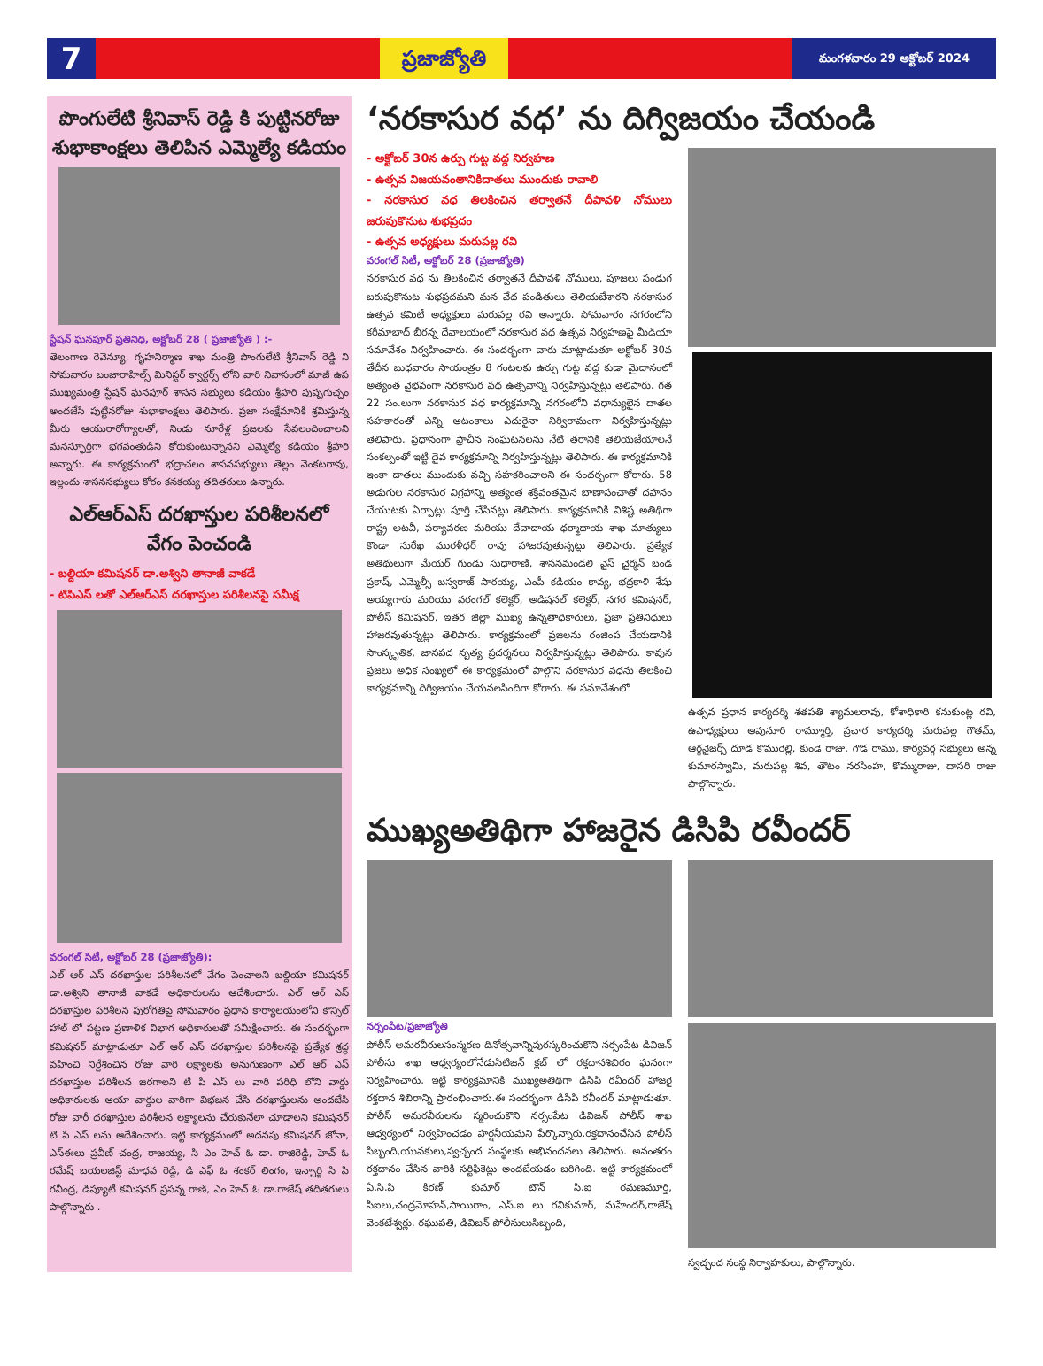7
ప్రజాజ్యోతి
మంగళవారం 29 అక్టోబర్ 2024
పొంగులేటి శ్రీనివాస్ రెడ్డి కి పుట్టినరోజు శుభాకాంక్షలు తెలిపిన ఎమ్మెల్యే కడియం
స్టేషన్ ఘనపూర్ ప్రతినిధి, అక్టోబర్ 28 ( ప్రజాజ్యోతి ) :-
తెలంగాణ రెవెన్యూ, గృహనిర్మాణ శాఖ మంత్రి పొంగులేటి శ్రీనివాస్ రెడ్డి ని సోమవారం బంజారాహిల్స్ మినిస్టర్ క్వార్టర్స్ లోని వారి నివాసంలో మాజీ ఉప ముఖ్యమంత్రి స్టేషన్ ఘనపూర్ శాసన సభ్యులు కడియం శ్రీహరి పుష్పగుచ్చం అందజేసి పుట్టినరోజు శుభాకాంక్షలు తెలిపారు. ప్రజా సంక్షేమానికి శ్రమిస్తున్న మీరు ఆయురారోగ్యాలతో, నిండు నూరేళ్ల ప్రజలకు సేవలందించాలని మనస్ఫూర్తిగా భగవంతుడిని కోరుకుంటున్నానని ఎమ్మెల్యే కడియం శ్రీహరి అన్నారు. ఈ కార్యక్రమంలో భద్రాచలం శాసనసభ్యులు తెల్లం వెంకటరావు, ఇల్లందు శాసనసభ్యులు కోరం కనకయ్య తదితరులు ఉన్నారు.
ఎల్ఆర్ఎస్ దరఖాస్తుల పరిశీలనలో వేగం పెంచండి
- బల్దియా కమిషనర్ డా.అశ్విని తానాజీ వాకడే
- టిపిఎస్ లతో ఎల్ఆర్ఎస్ దరఖాస్తుల పరిశీలనపై సమీక్ష
వరంగల్ సిటీ, అక్టోబర్ 28 (ప్రజాజ్యోతి):
ఎల్ ఆర్ ఎస్ దరఖాస్తుల పరిశీలనలో వేగం పెంచాలని బల్దియా కమిషనర్ డా.అశ్విని తానాజీ వాకడే అధికారులను ఆదేశించారు. ఎల్ ఆర్ ఎస్ దరఖాస్తుల పరిశీలన పురోగతిపై సోమవారం ప్రధాన కార్యాలయంలోని కౌన్సిల్ హాల్ లో పట్టణ ప్రణాళిక విభాగ అధికారులతో సమీక్షించారు. ఈ సందర్భంగా కమిషనర్ మాట్లాడుతూ ఎల్ ఆర్ ఎస్ దరఖాస్తుల పరిశీలనపై ప్రత్యేక శ్రద్ధ వహించి నిర్దేశించిన రోజు వారి లక్ష్యాలకు అనుగుణంగా ఎల్ ఆర్ ఎస్ దరఖాస్తుల పరిశీలన జరగాలని టి పి ఎస్ లు వారి పరిధి లోని వార్డు అధికారులకు ఆయా వార్డుల వారిగా విభజన చేసి దరఖాస్తులను అందజేసి రోజు వారీ దరఖాస్తుల పరిశీలన లక్ష్యాలను చేరుకునేలా చూడాలని కమిషనర్ టి పి ఎస్ లను ఆదేశించారు. ఇట్టి కార్యక్రమంలో అదనపు కమిషనర్ జోనా, ఎస్ఈలు ప్రవీణ్ చంద్ర, రాజయ్య, సి ఎం హెచ్ ఓ డా. రాజిరెడ్డి, హెచ్ ఓ రమేష్ బయలజిస్ట్ మాధవ రెడ్డి, డి ఎఫ్ ఓ శంకర్ లింగం, ఇన్చార్జి సి పి రవీంద్ర, డిప్యూటీ కమిషనర్ ప్రసన్న రాణి, ఎం హెచ్ ఓ డా.రాజేష్ తదితరులు పాల్గొన్నారు .
‘నరకాసుర వధ’ ను దిగ్విజయం చేయండి
- అక్టోబర్ 30న ఉర్సు గుట్ట వద్ద నిర్వహణ
- ఉత్సవ విజయవంతానికిదాతలు ముందుకు రావాలి
- నరకాసుర వధ తిలకించిన తర్వాతనే దీపావళి నోములు జరుపుకొనుట శుభప్రదం
- ఉత్సవ అధ్యక్షులు మరుపల్ల రవి
వరంగల్ సిటీ, అక్టోబర్ 28 (ప్రజాజ్యోతి)
నరకాసుర వధ ను తిలకించిన తర్వాతనే దీపావళి నోములు, పూజలు పండుగ జరుపుకొనుట శుభప్రదమని మన వేద పండితులు తెలియజేశారని నరకాసుర ఉత్సవ కమిటీ అధ్యక్షులు మరుపల్ల రవి అన్నారు. సోమవారం నగరంలోని కరీమాబాద్ బీరన్న దేవాలయంలో నరకాసుర వధ ఉత్సవ నిర్వహణపై మీడియా సమావేశం నిర్వహించారు. ఈ సందర్భంగా వారు మాట్లాడుతూ అక్టోబర్ 30వ తేదీన బుధవారం సాయంత్రం 8 గంటలకు ఉర్సు గుట్ట వద్ద కుడా మైదానంలో అత్యంత వైభవంగా నరకాసుర వధ ఉత్సవాన్ని నిర్వహిస్తున్నట్లు తెలిపారు. గత 22 సం.లుగా నరకాసుర వధ కార్యక్రమాన్ని నగరంలోని వధాన్యులైన దాతల సహకారంతో ఎన్ని ఆటంకాలు ఎదురైనా నిర్విరామంగా నిర్వహిస్తున్నట్లు తెలిపారు. ప్రధానంగా ప్రాచీన సంఘటనలను నేటి తరానికి తెలియజేయాలనే సంకల్పంతో ఇట్టి దైవ కార్యక్రమాన్ని నిర్వహిస్తున్నట్లు తెలిపారు. ఈ కార్యక్రమానికి ఇంకా దాతలు ముందుకు వచ్చి సహకరించాలని ఈ సందర్భంగా కోరారు. 58 అడుగుల నరకాసుర విగ్రహాన్ని అత్యంత శక్తివంతమైన బాణాసంచాతో దహనం చేయుటకు ఏర్పాట్లు పూర్తి చేసినట్లు తెలిపారు. కార్యక్రమానికి విశిష్ట అతిథిగా రాష్ట్ర అటవీ, పర్యావరణ మరియు దేవాదాయ ధర్మాదాయ శాఖ మాత్యులు కొండా సురేఖ మురళీధర్ రావు హాజరవుతున్నట్లు తెలిపారు. ప్రత్యేక అతిథులుగా మేయర్ గుండు సుధారాణి, శాసనమండలి వైస్ చైర్మన్ బండ ప్రకాష్, ఎమ్మెల్సీ బస్వరాజ్ సారయ్య, ఎంపీ కడియం కావ్య, భద్రకాళి శేషు అయ్యగారు మరియు వరంగల్ కలెక్టర్, అడిషనల్ కలెక్టర్, నగర కమిషనర్, పోలీస్ కమిషనర్, ఇతర జిల్లా ముఖ్య ఉన్నతాధికారులు, ప్రజా ప్రతినిధులు హాజరవుతున్నట్లు తెలిపారు. కార్యక్రమంలో ప్రజలను రంజింప చేయడానికి సాంస్కృతిక, జానపద నృత్య ప్రదర్శనలు నిర్వహిస్తున్నట్లు తెలిపారు. కావున ప్రజలు అధిక సంఖ్యలో ఈ కార్యక్రమంలో పాల్గొని నరకాసుర వధను తిలకించి కార్యక్రమాన్ని దిగ్విజయం చేయవలసిందిగా కోరారు. ఈ సమావేశంలో
ఉత్సవ ప్రధాన కార్యదర్శి శతపతి శ్యామలరావు, కోశాధికారి కనుకుంట్ల రవి, ఉపాధ్యక్షులు ఆవునూరి రామ్మూర్తి, ప్రచార కార్యదర్శి మరుపల్ల గౌతమ్, ఆర్గనైజర్స్ దూడ కొమురెల్లి, కుండె రాజు, గౌడ రాము, కార్యవర్గ సభ్యులు అన్న కుమారస్వామి, మరుపల్ల శివ, తౌటం నరసింహ, కొమ్మురాజు, దాసరి రాజు పాల్గొన్నారు.
ముఖ్యఅతిథిగా హాజరైన డిసిపి రవీందర్
నర్సంపేట/ప్రజాజ్యోతి
పోలీస్ అమరవీరులసంస్మరణ దినోత్సవాన్నిపురస్కరించుకొని నర్సంపేట డివిజన్ పోలీసు శాఖ ఆధ్వర్యంలోనేడుసిటిజన్ క్లబ్ లో రక్తదానశిబిరం ఘనంగా నిర్వహించారు. ఇట్టి కార్యక్రమానికి ముఖ్యఅతిథిగా డిసిపి రవీందర్ హాజరై రక్తదాన శిబిరాన్ని ప్రారంభించారు.ఈ సందర్భంగా డిసిపి రవీందర్ మాట్లాడుతూ. పోలీస్ అమరవీరులను స్మరించుకొని నర్సంపేట డివిజన్ పోలీస్ శాఖ ఆధ్వర్యంలో నిర్వహించడం హర్షనీయమని పేర్కొన్నారు.రక్తదానంచేసిన పోలీస్ సిబ్బంది,యువకులు,స్వచ్ఛంద సంస్థలకు అభినందనలు తెలిపారు. అనంతరం రక్తదానం చేసిన వారికి సర్టిఫికెట్లు అందజేయడం జరిగింది. ఇట్టి కార్యక్రమంలో ఏ.సి.పి కిరణ్ కుమార్ టౌన్ సి.ఐ రమణమూర్తి, సీఐలు,చంద్రమోహన్,సాయిరాం, ఎస్.ఐ లు రవికుమార్, మహేందర్,రాజేష్ వెంకటేశ్వర్లు, రఘుపతి, డివిజన్ పోలీసులుసిబ్బంది,
స్వచ్ఛంద సంస్థ నిర్వాహకులు, పాల్గొన్నారు.